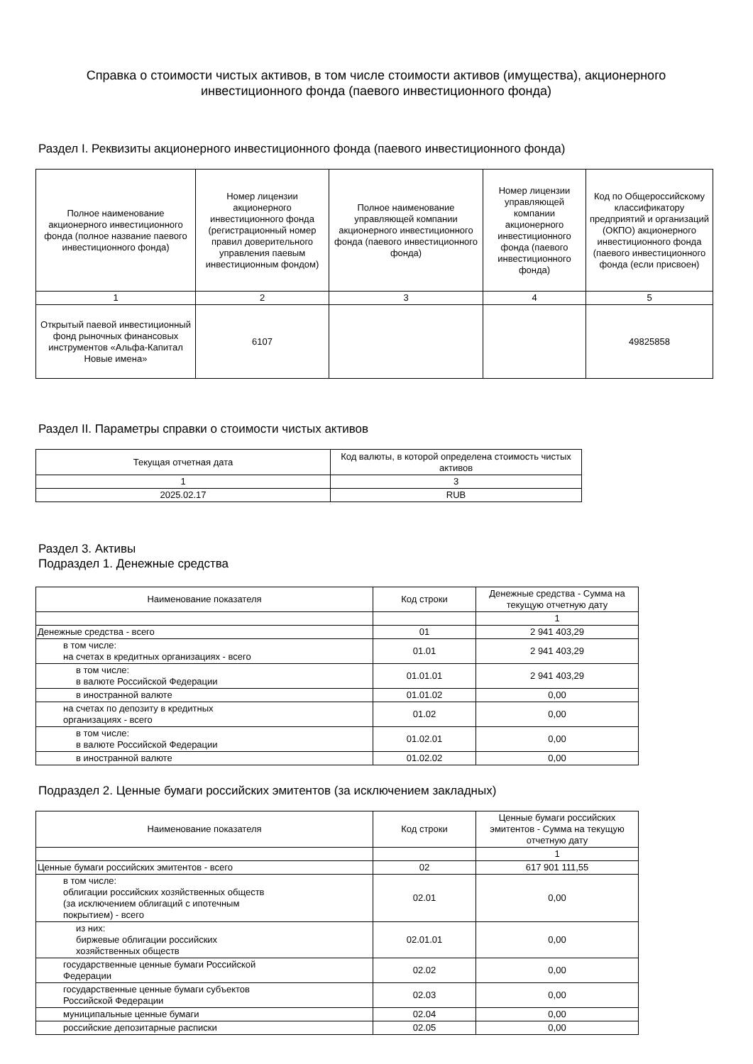Справка о стоимости чистых активов, в том числе стоимости активов (имущества), акционерного инвестиционного фонда (паевого инвестиционного фонда)
Раздел I. Реквизиты акционерного инвестиционного фонда (паевого инвестиционного фонда)
| Полное наименование акционерного инвестиционного фонда (полное название паевого инвестиционного фонда) | Номер лицензии акционерного инвестиционного фонда (регистрационный номер правил доверительного управления паевым инвестиционным фондом) | Полное наименование управляющей компании акционерного инвестиционного фонда (паевого инвестиционного фонда) | Номер лицензии управляющей компании акционерного инвестиционного фонда (паевого инвестиционного фонда) | Код по Общероссийскому классификатору предприятий и организаций (ОКПО) акционерного инвестиционного фонда (паевого инвестиционного фонда (если присвоен) |
| --- | --- | --- | --- | --- |
| 1 | 2 | 3 | 4 | 5 |
| Открытый паевой инвестиционный фонд рыночных финансовых инструментов «Альфа-Капитал Новые имена» | 6107 | | | 49825858 |
Раздел II. Параметры справки о стоимости чистых активов
| Текущая отчетная дата | Код валюты, в которой определена стоимость чистых активов |
| --- | --- |
| 1 | 3 |
| 2025.02.17 | RUB |
Раздел 3. Активы
Подраздел 1. Денежные средства
| Наименование показателя | Код строки | Денежные средства - Сумма на текущую отчетную дату |
| --- | --- | --- |
| | | 1 |
| Денежные средства - всего | 01 | 2 941 403,29 |
| в том числе: на счетах в кредитных организациях - всего | 01.01 | 2 941 403,29 |
| в том числе: в валюте Российской Федерации | 01.01.01 | 2 941 403,29 |
| в иностранной валюте | 01.01.02 | 0,00 |
| на счетах по депозиту в кредитных организациях - всего | 01.02 | 0,00 |
| в том числе: в валюте Российской Федерации | 01.02.01 | 0,00 |
| в иностранной валюте | 01.02.02 | 0,00 |
Подраздел 2. Ценные бумаги российских эмитентов (за исключением закладных)
| Наименование показателя | Код строки | Ценные бумаги российских эмитентов - Сумма на текущую отчетную дату |
| --- | --- | --- |
| | | 1 |
| Ценные бумаги российских эмитентов - всего | 02 | 617 901 111,55 |
| в том числе: облигации российских хозяйственных обществ (за исключением облигаций с ипотечным покрытием) - всего | 02.01 | 0,00 |
| из них: биржевые облигации российских хозяйственных обществ | 02.01.01 | 0,00 |
| государственные ценные бумаги Российской Федерации | 02.02 | 0,00 |
| государственные ценные бумаги субъектов Российской Федерации | 02.03 | 0,00 |
| муниципальные ценные бумаги | 02.04 | 0,00 |
| российские депозитарные расписки | 02.05 | 0,00 |